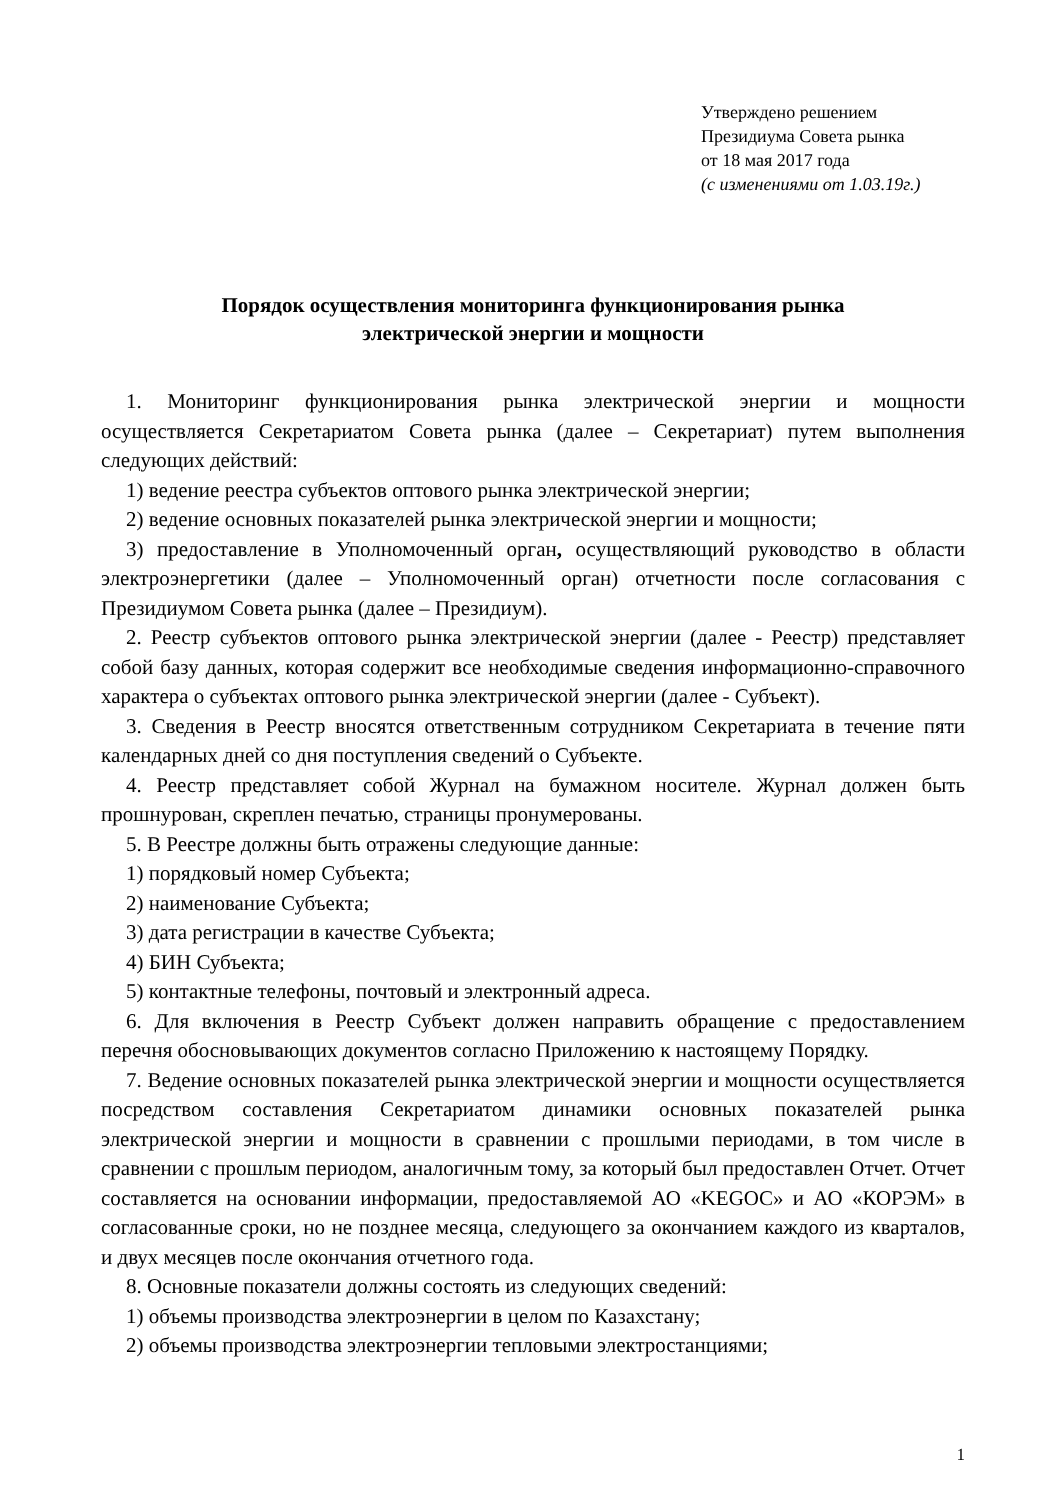Утверждено решением
Президиума Совета рынка
от 18 мая 2017 года
(с изменениями от 1.03.19г.)
Порядок осуществления мониторинга функционирования рынка
электрической энергии и мощности
1. Мониторинг функционирования рынка электрической энергии и мощности осуществляется Секретариатом Совета рынка (далее – Секретариат) путем выполнения следующих действий:
1) ведение реестра субъектов оптового рынка электрической энергии;
2) ведение основных показателей рынка электрической энергии и мощности;
3) предоставление в Уполномоченный орган, осуществляющий руководство в области электроэнергетики (далее – Уполномоченный орган) отчетности после согласования с Президиумом Совета рынка (далее – Президиум).
2. Реестр субъектов оптового рынка электрической энергии (далее - Реестр) представляет собой базу данных, которая содержит все необходимые сведения информационно-справочного характера о субъектах оптового рынка электрической энергии (далее - Субъект).
3. Сведения в Реестр вносятся ответственным сотрудником Секретариата в течение пяти календарных дней со дня поступления сведений о Субъекте.
4. Реестр представляет собой Журнал на бумажном носителе. Журнал должен быть прошнурован, скреплен печатью, страницы пронумерованы.
5. В Реестре должны быть отражены следующие данные:
1) порядковый номер Субъекта;
2) наименование Субъекта;
3) дата регистрации в качестве Субъекта;
4) БИН Субъекта;
5) контактные телефоны, почтовый и электронный адреса.
6. Для включения в Реестр Субъект должен направить обращение с предоставлением перечня обосновывающих документов согласно Приложению к настоящему Порядку.
7. Ведение основных показателей рынка электрической энергии и мощности осуществляется посредством составления Секретариатом динамики основных показателей рынка электрической энергии и мощности в сравнении с прошлыми периодами, в том числе в сравнении с прошлым периодом, аналогичным тому, за который был предоставлен Отчет. Отчет составляется на основании информации, предоставляемой АО «KEGOC» и АО «КОРЭМ» в согласованные сроки, но не позднее месяца, следующего за окончанием каждого из кварталов, и двух месяцев после окончания отчетного года.
8. Основные показатели должны состоять из следующих сведений:
1) объемы производства электроэнергии в целом по Казахстану;
2) объемы производства электроэнергии тепловыми электростанциями;
1